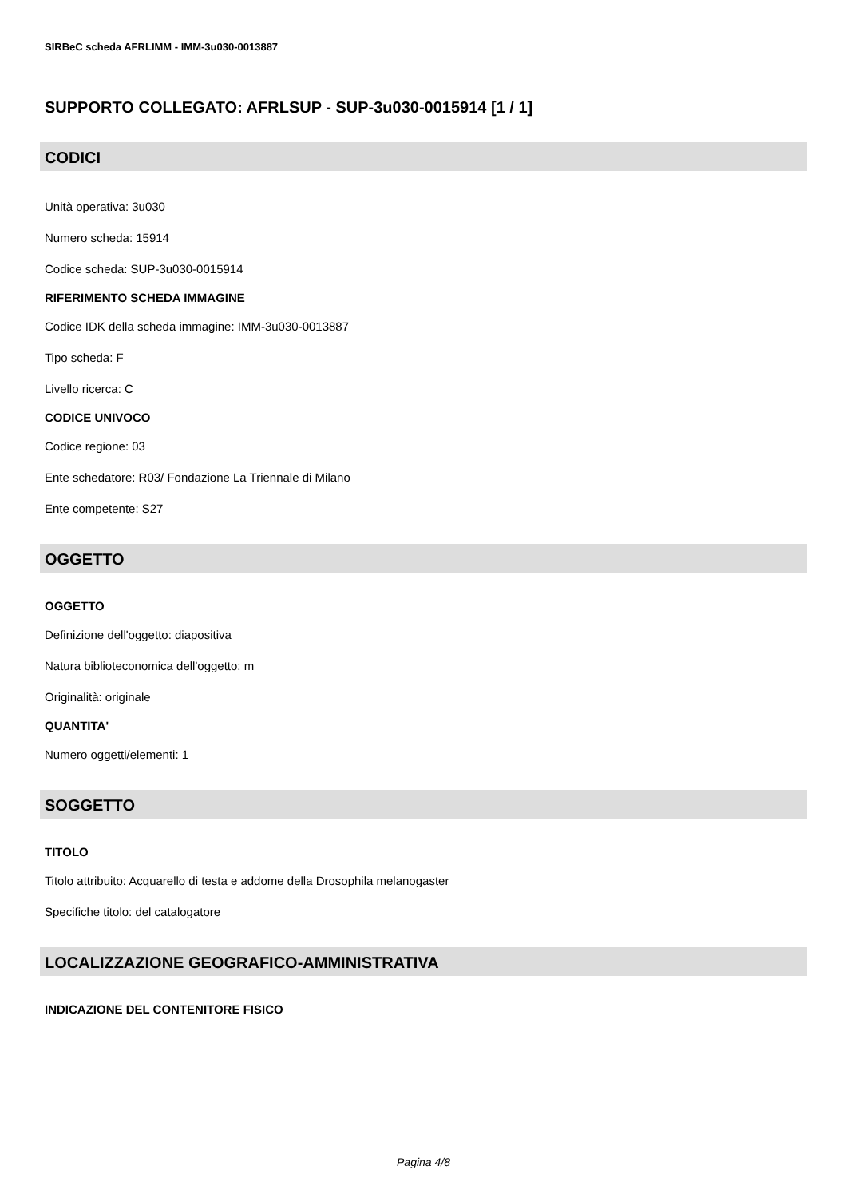SIRBeC scheda AFRLIMM - IMM-3u030-0013887
SUPPORTO COLLEGATO: AFRLSUP - SUP-3u030-0015914 [1 / 1]
CODICI
Unità operativa: 3u030
Numero scheda: 15914
Codice scheda: SUP-3u030-0015914
RIFERIMENTO SCHEDA IMMAGINE
Codice IDK della scheda immagine: IMM-3u030-0013887
Tipo scheda: F
Livello ricerca: C
CODICE UNIVOCO
Codice regione: 03
Ente schedatore: R03/ Fondazione La Triennale di Milano
Ente competente: S27
OGGETTO
OGGETTO
Definizione dell'oggetto: diapositiva
Natura biblioteconomica dell'oggetto: m
Originalità: originale
QUANTITA'
Numero oggetti/elementi: 1
SOGGETTO
TITOLO
Titolo attribuito: Acquarello di testa e addome della Drosophila melanogaster
Specifiche titolo: del catalogatore
LOCALIZZAZIONE GEOGRAFICO-AMMINISTRATIVA
INDICAZIONE DEL CONTENITORE FISICO
Pagina 4/8